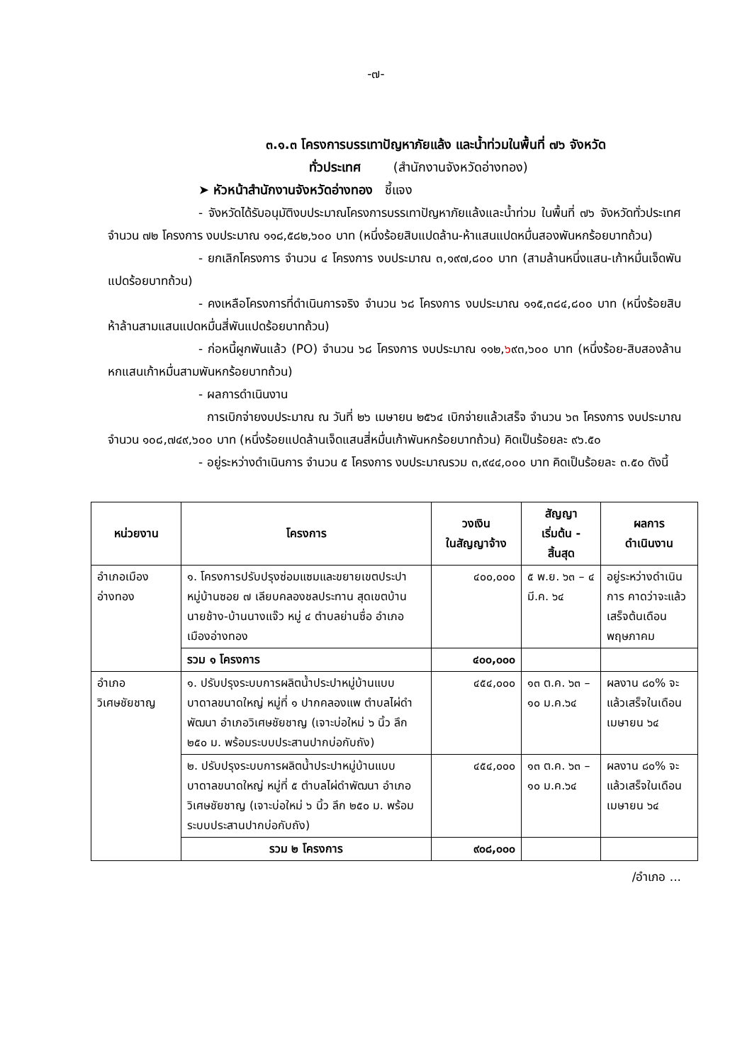-๗-
๓.๑.๓ โครงการบรรเทาปัญหาภัยแล้ง และน้ำท่วมในพื้นที่ ๗๖ จังหวัด
ทั่วประเทศ (สำนักงานจังหวัดอ่างทอง)
➤ หัวหน้าสำนักงานจังหวัดอ่างทอง ชี้แจง
- จังหวัดได้รับอนุมัติงบประมาณโครงการบรรเทาปัญหาภัยแล้งและน้ำท่วม ในพื้นที่ ๗๖ จังหวัดทั่วประเทศ จำนวน ๗๒ โครงการ งบประมาณ ๑๑๘,๕๘๒,๖๐๐ บาท (หนึ่งร้อยสิบแปดล้าน-ห้าแสนแปดหมื่นสองพันหกร้อยบาทถ้วน)
- ยกเลิกโครงการ จำนวน ๔ โครงการ งบประมาณ ๓,๑๙๗,๘๐๐ บาท (สามล้านหนึ่งแสน-เก้าหมื่นเจ็ดพันแปดร้อยบาทถ้วน)
- คงเหลือโครงการที่ดำเนินการจริง จำนวน ๖๘ โครงการ งบประมาณ ๑๑๕,๓๘๔,๘๐๐ บาท (หนึ่งร้อยสิบห้าล้านสามแสนแปดหมื่นสี่พันแปดร้อยบาทถ้วน)
- ก่อหนี้ผูกพันแล้ว (PO) จำนวน ๖๘ โครงการ งบประมาณ ๑๑๒,๖๙๓,๖๐๐ บาท (หนึ่งร้อย-สิบสองล้านหกแสนเก้าหมื่นสามพันหกร้อยบาทถ้วน)
- ผลการดำเนินงาน
การเบิกจ่ายงบประมาณ ณ วันที่ ๒๖ เมษายน ๒๕๖๔ เบิกจ่ายแล้วเสร็จ จำนวน ๖๓ โครงการ งบประมาณ จำนวน ๑๐๘,๗๔๙,๖๐๐ บาท (หนึ่งร้อยแปดล้านเจ็ดแสนสี่หมื่นเก้าพันหกร้อยบาทถ้วน) คิดเป็นร้อยละ ๙๖.๕๐
- อยู่ระหว่างดำเนินการ จำนวน ๕ โครงการ งบประมาณรวม ๓,๙๔๔,๐๐๐ บาท คิดเป็นร้อยละ ๓.๕๐ ดังนี้
| หน่วยงาน | โครงการ | วงเงิน ในสัญญาจ้าง | สัญญา เริ่มต้น - สิ้นสุด | ผลการ ดำเนินงาน |
| --- | --- | --- | --- | --- |
| อำเภอเมือง อ่างทอง | ๑. โครงการปรับปรุงซ่อมแซมและขยายเขตประปาหมู่บ้านซอย ๗ เลียบคลองชลประทาน สุดเขตบ้านนายช้าง-บ้านนางแจ๊ว หมู่ ๔ ตำบลย่านซื่อ อำเภอเมืองอ่างทอง | ๔๐๐,๐๐๐ | ๕ พ.ย. ๖๓ – ๔ มี.ค. ๖๔ | อยู่ระหว่างดำเนินการ คาดว่าจะแล้วเสร็จต้นเดือนพฤษภาคม |
| | รวม ๑ โครงการ | ๔๐๐,๐๐๐ | | |
| อำเภอ วิเศษชัยชาญ | ๑. ปรับปรุงระบบการผลิตน้ำประปาหมู่บ้านแบบบาดาลขนาดใหญ่ หมู่ที่ ๑ ปากคลองแพ ตำบลไผ่ดำพัฒนา อำเภอวิเศษชัยชาญ (เจาะบ่อใหม่ ๖ นิ้ว ลึก ๒๕๐ ม. พร้อมระบบประสานปากบ่อกับถัง) | ๔๕๔,๐๐๐ | ๑๓ ต.ค. ๖๓ – ๑๐ ม.ค.๖๔ | ผลงาน ๘๐% จะแล้วเสร็จในเดือนเมษายน ๖๔ |
| | ๒. ปรับปรุงระบบการผลิตน้ำประปาหมู่บ้านแบบบาดาลขนาดใหญ่ หมู่ที่ ๕ ตำบลไผ่ดำพัฒนา อำเภอวิเศษชัยชาญ (เจาะบ่อใหม่ ๖ นิ้ว ลึก ๒๕๐ ม. พร้อมระบบประสานปากบ่อกับถัง) | ๔๕๔,๐๐๐ | ๑๓ ต.ค. ๖๓ – ๑๐ ม.ค.๖๔ | ผลงาน ๘๐% จะแล้วเสร็จในเดือนเมษายน ๖๔ |
| | รวม ๒ โครงการ | ๙๐๘,๐๐๐ | | |
/อำเภอ ...